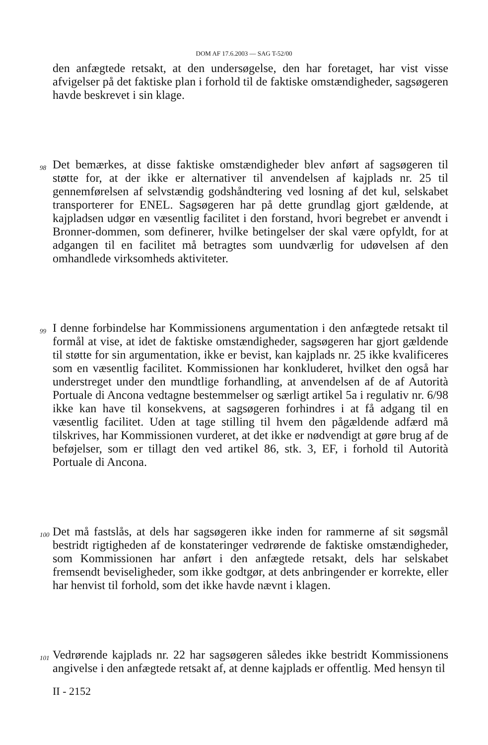DOM AF 17.6.2003 — SAG T-52/00
den anfægtede retsakt, at den undersøgelse, den har foretaget, har vist visse afvigelser på det faktiske plan i forhold til de faktiske omstændigheder, sagsøgeren havde beskrevet i sin klage.
98
Det bemærkes, at disse faktiske omstændigheder blev anført af sagsøgeren til støtte for, at der ikke er alternativer til anvendelsen af kajplads nr. 25 til gennemførelsen af selvstændig godshåndtering ved losning af det kul, selskabet transporterer for ENEL. Sagsøgeren har på dette grundlag gjort gældende, at kajpladsen udgør en væsentlig facilitet i den forstand, hvori begrebet er anvendt i Bronner-dommen, som definerer, hvilke betingelser der skal være opfyldt, for at adgangen til en facilitet må betragtes som uundværlig for udøvelsen af den omhandlede virksomheds aktiviteter.
99
I denne forbindelse har Kommissionens argumentation i den anfægtede retsakt til formål at vise, at idet de faktiske omstændigheder, sagsøgeren har gjort gældende til støtte for sin argumentation, ikke er bevist, kan kajplads nr. 25 ikke kvalificeres som en væsentlig facilitet. Kommissionen har konkluderet, hvilket den også har understreget under den mundtlige forhandling, at anvendelsen af de af Autorità Portuale di Ancona vedtagne bestemmelser og særligt artikel 5a i regulativ nr. 6/98 ikke kan have til konsekvens, at sagsøgeren forhindres i at få adgang til en væsentlig facilitet. Uden at tage stilling til hvem den pågældende adfærd må tilskrives, har Kommissionen vurderet, at det ikke er nødvendigt at gøre brug af de beføjelser, som er tillagt den ved artikel 86, stk. 3, EF, i forhold til Autorità Portuale di Ancona.
100
Det må fastslås, at dels har sagsøgeren ikke inden for rammerne af sit søgsmål bestridt rigtigheden af de konstateringer vedrørende de faktiske omstændigheder, som Kommissionen har anført i den anfægtede retsakt, dels har selskabet fremsendt beviseligheder, som ikke godtgør, at dets anbringender er korrekte, eller har henvist til forhold, som det ikke havde nævnt i klagen.
101
Vedrørende kajplads nr. 22 har sagsøgeren således ikke bestridt Kommissionens angivelse i den anfægtede retsakt af, at denne kajplads er offentlig. Med hensyn til
II - 2152